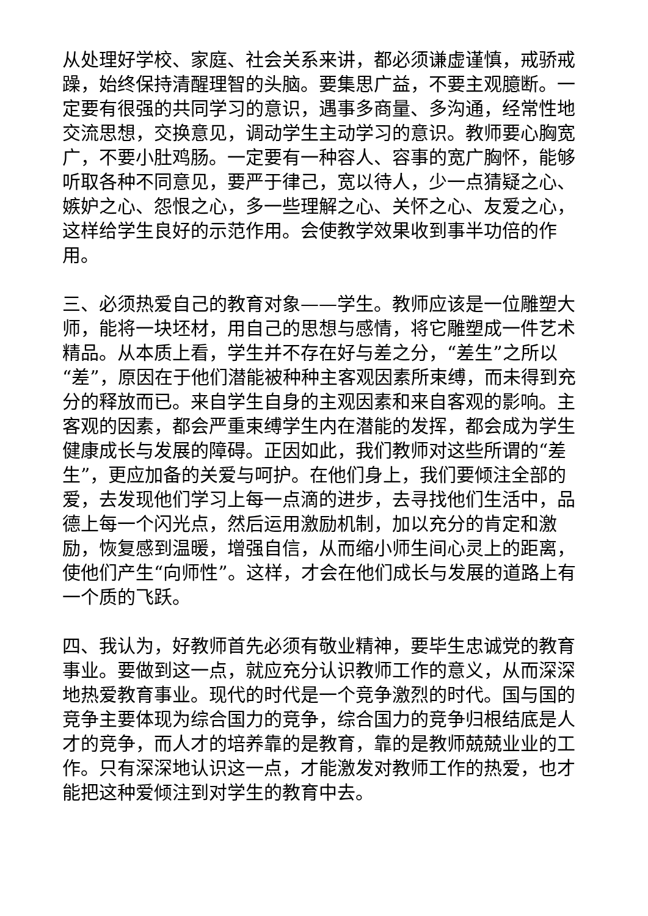从处理好学校、家庭、社会关系来讲，都必须谦虚谨慎，戒骄戒躁，始终保持清醒理智的头脑。要集思广益，不要主观臆断。一定要有很强的共同学习的意识，遇事多商量、多沟通，经常性地交流思想，交换意见，调动学生主动学习的意识。教师要心胸宽广，不要小肚鸡肠。一定要有一种容人、容事的宽广胸怀，能够听取各种不同意见，要严于律己，宽以待人，少一点猜疑之心、嫉妒之心、怨恨之心，多一些理解之心、关怀之心、友爱之心，这样给学生良好的示范作用。会使教学效果收到事半功倍的作用。
三、必须热爱自己的教育对象——学生。教师应该是一位雕塑大师，能将一块坯材，用自己的思想与感情，将它雕塑成一件艺术精品。从本质上看，学生并不存在好与差之分，“差生”之所以“差”，原因在于他们潜能被种种主客观因素所束缚，而未得到充分的释放而已。来自学生自身的主观因素和来自客观的影响。主客观的因素，都会严重束缚学生内在潜能的发挥，都会成为学生健康成长与发展的障碍。正因如此，我们教师对这些所谓的“差生”，更应加备的关爱与呵护。在他们身上，我们要倾注全部的爱，去发现他们学习上每一点滴的进步，去寻找他们生活中，品德上每一个闪光点，然后运用激励机制，加以充分的肯定和激励，恢复感到温暖，增强自信，从而缩小师生间心灵上的距离，使他们产生“向师性”。这样，才会在他们成长与发展的道路上有一个质的飞跃。
四、我认为，好教师首先必须有敬业精神，要毕生忠诚党的教育事业。要做到这一点，就应充分认识教师工作的意义，从而深深地热爱教育事业。现代的时代是一个竞争激烈的时代。国与国的竞争主要体现为综合国力的竞争，综合国力的竞争归根结底是人才的竞争，而人才的培养靠的是教育，靠的是教师兢兢业业的工作。只有深深地认识这一点，才能激发对教师工作的热爱，也才能把这种爱倾注到对学生的教育中去。